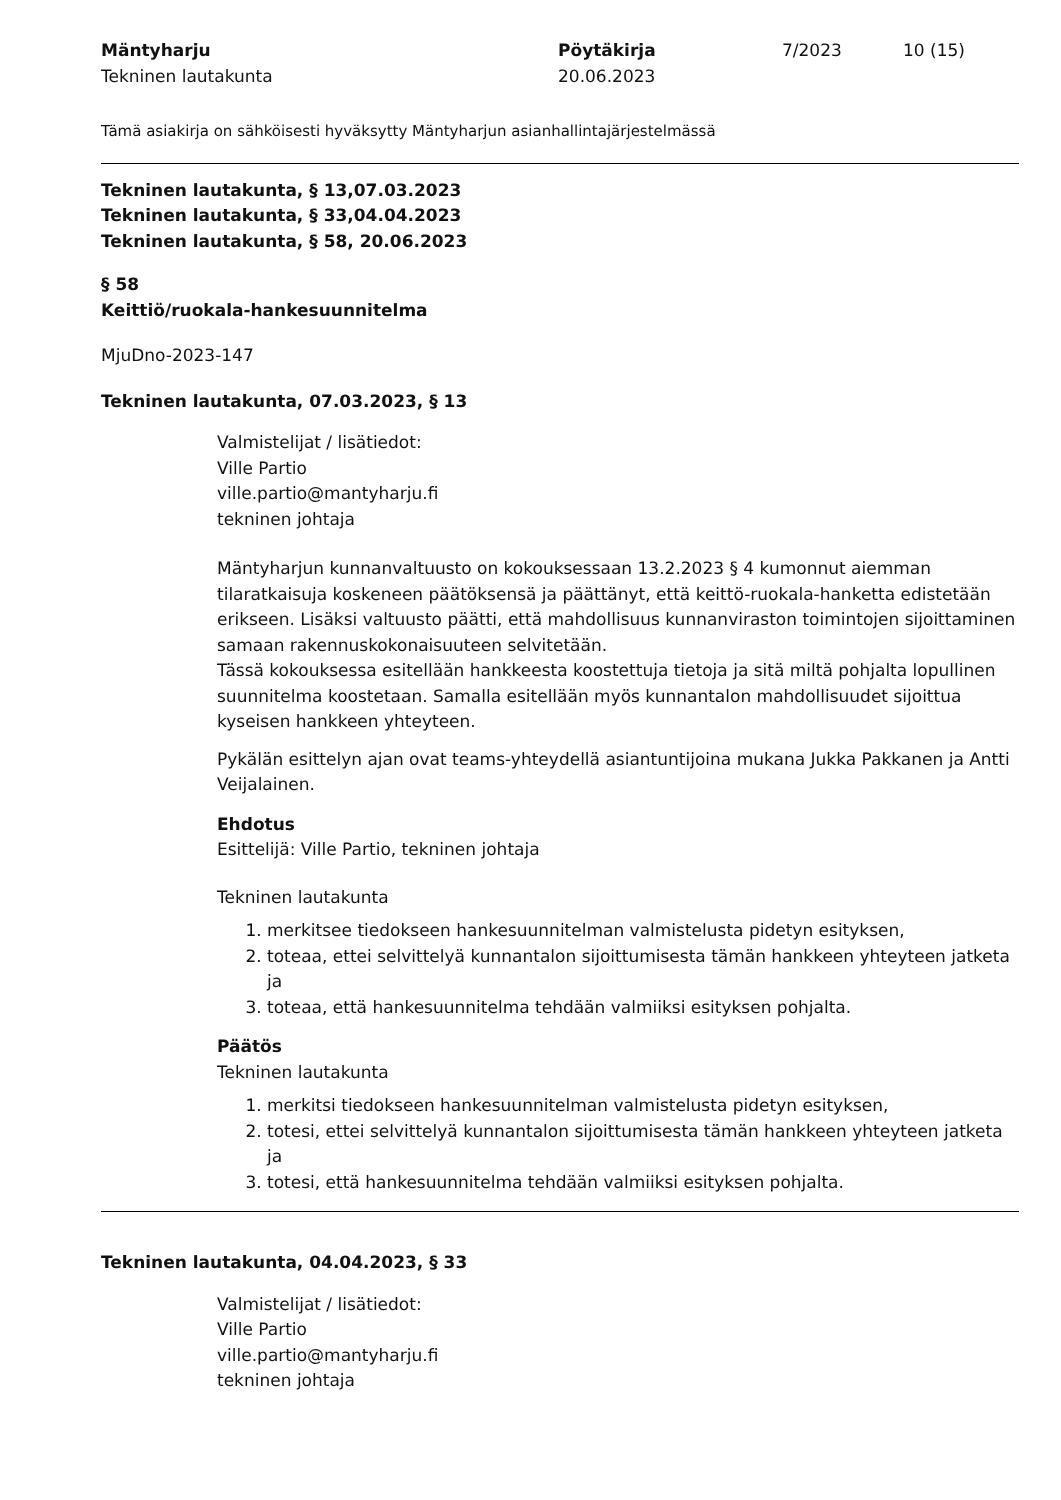Mäntyharju
Tekninen lautakunta
Pöytäkirja
20.06.2023
7/2023 10 (15)
Tämä asiakirja on sähköisesti hyväksytty Mäntyharjun asianhallintajärjestelmässä
Tekninen lautakunta, § 13,07.03.2023
Tekninen lautakunta, § 33,04.04.2023
Tekninen lautakunta, § 58, 20.06.2023
§ 58
Keittiö/ruokala-hankesuunnitelma
MjuDno-2023-147
Tekninen lautakunta, 07.03.2023, § 13
Valmistelijat / lisätiedot:
Ville Partio
ville.partio@mantyharju.fi
tekninen johtaja
Mäntyharjun kunnanvaltuusto on kokouksessaan 13.2.2023 § 4 kumonnut aiemman tilaratkaisuja koskeneen päätöksensä ja päättänyt, että keittö-ruokala-hanketta edistetään erikseen. Lisäksi valtuusto päätti, että mahdollisuus kunnanviraston toimintojen sijoittaminen samaan rakennuskokonaisuuteen selvitetään.
Tässä kokouksessa esitellään hankkeesta koostettuja tietoja ja sitä miltä pohjalta lopullinen suunnitelma koostetaan. Samalla esitellään myös kunnantalon mahdollisuudet sijoittua kyseisen hankkeen yhteyteen.
Pykälän esittelyn ajan ovat teams-yhteydellä asiantuntijoina mukana Jukka Pakkanen ja Antti Veijalainen.
Ehdotus
Esittelijä: Ville Partio, tekninen johtaja
Tekninen lautakunta
1. merkitsee tiedokseen hankesuunnitelman valmistelusta pidetyn esityksen,
2. toteaa, ettei selvittelyä kunnantalon sijoittumisesta tämän hankkeen yhteyteen jatketa ja
3. toteaa, että hankesuunnitelma tehdään valmiiksi esityksen pohjalta.
Päätös
Tekninen lautakunta
1. merkitsi tiedokseen hankesuunnitelman valmistelusta pidetyn esityksen,
2. totesi, ettei selvittelyä kunnantalon sijoittumisesta tämän hankkeen yhteyteen jatketa ja
3. totesi, että hankesuunnitelma tehdään valmiiksi esityksen pohjalta.
Tekninen lautakunta, 04.04.2023, § 33
Valmistelijat / lisätiedot:
Ville Partio
ville.partio@mantyharju.fi
tekninen johtaja